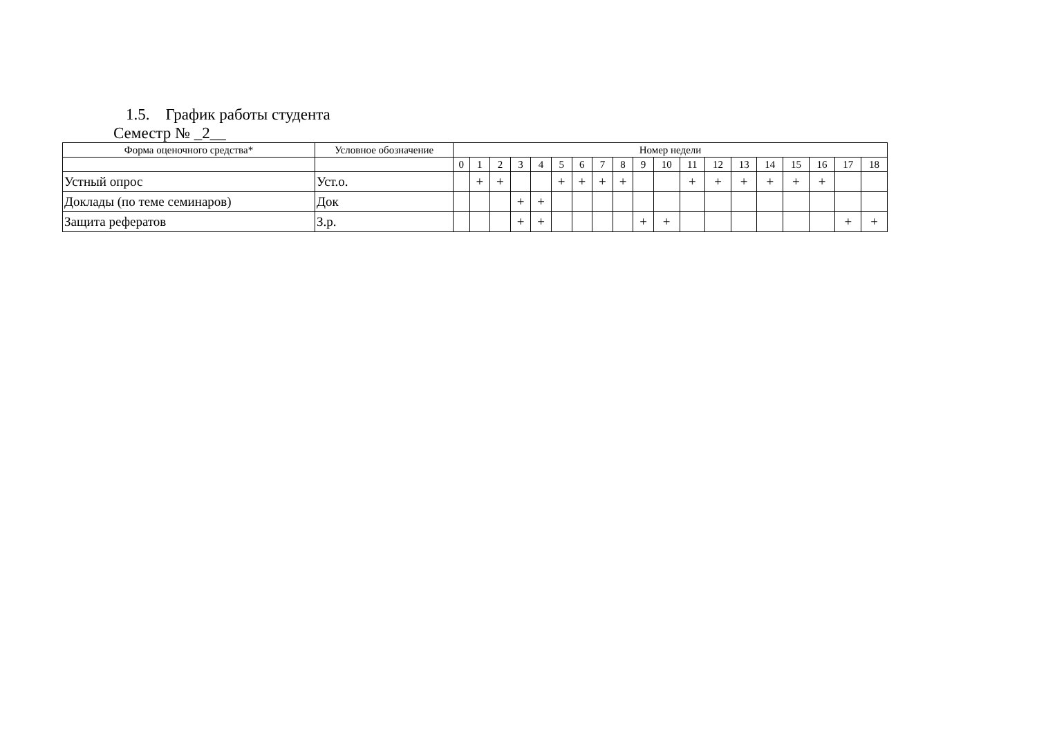1.5. График работы студента
Семестр № _2__
| Форма оценочного средства* | Условное обозначение | Номер недели | | | | | | | | | | | | | | | | | | |
| --- | --- | --- | --- | --- | --- | --- | --- | --- | --- | --- | --- | --- | --- | --- | --- | --- | --- | --- | --- | --- |
| | | 0 | 1 | 2 | 3 | 4 | 5 | 6 | 7 | 8 | 9 | 10 | 11 | 12 | 13 | 14 | 15 | 16 | 17 | 18 |
| Устный опрос | Уст.о. | | + | + | | | + | + | + | + | | | + | + | + | + | + | + | | |
| Доклады (по теме семинаров) | Док | | | | + | + | | | | | | | | | | | | | | |
| Защита рефератов | З.р. | | | | + | + | | | | | + | + | | | | | | | + | + |